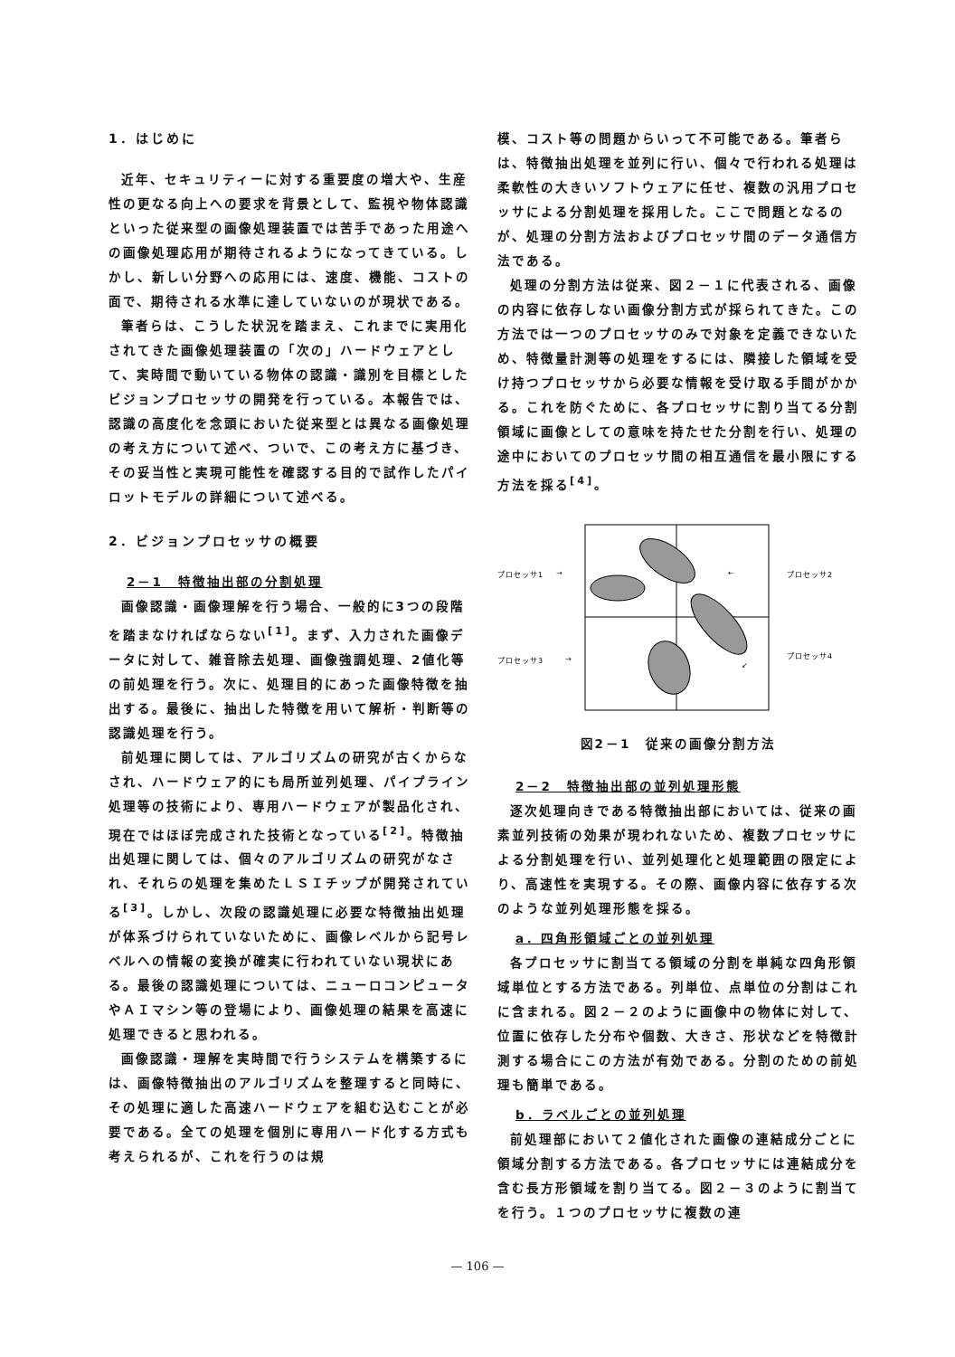1．はじめに
近年、セキュリティーに対する重要度の増大や、生産性の更なる向上への要求を背景として、監視や物体認識といった従来型の画像処理装置では苦手であった用途への画像処理応用が期待されるようになってきている。しかし、新しい分野への応用には、速度、機能、コストの面で、期待される水準に達していないのが現状である。
筆者らは、こうした状況を踏まえ、これまでに実用化されてきた画像処理装置の「次の」ハードウェアとして、実時間で動いている物体の認識・識別を目標としたビジョンプロセッサの開発を行っている。本報告では、認識の高度化を念頭においた従来型とは異なる画像処理の考え方について述べ、ついで、この考え方に基づき、その妥当性と実現可能性を確認する目的で試作したパイロットモデルの詳細について述べる。
2．ビジョンプロセッサの概要
2－1　特徴抽出部の分割処理
画像認識・画像理解を行う場合、一般的に3つの段階を踏まなければならない<sup>[1]</sup>。まず、入力された画像データに対して、雑音除去処理、画像強調処理、2値化等の前処理を行う。次に、処理目的にあった画像特徴を抽出する。最後に、抽出した特徴を用いて解析・判断等の認識処理を行う。
前処理に関しては、アルゴリズムの研究が古くからなされ、ハードウェア的にも局所並列処理、パイプライン処理等の技術により、専用ハードウェアが製品化され、現在ではほぼ完成された技術となっている<sup>[2]</sup>。特徴抽出処理に関しては、個々のアルゴリズムの研究がなされ、それらの処理を集めたＬＳＩチップが開発されている<sup>[3]</sup>。しかし、次段の認識処理に必要な特徴抽出処理が体系づけられていないために、画像レベルから記号レベルへの情報の変換が確実に行われていない現状にある。最後の認識処理については、ニューロコンピュータやＡＩマシン等の登場により、画像処理の結果を高速に処理できると思われる。
画像認識・理解を実時間で行うシステムを構築するには、画像特徴抽出のアルゴリズムを整理すると同時に、その処理に適した高速ハードウェアを組む込むことが必要である。全ての処理を個別に専用ハード化する方式も考えられるが、これを行うのは規
模、コスト等の問題からいって不可能である。筆者らは、特徴抽出処理を並列に行い、個々で行われる処理は柔軟性の大きいソフトウェアに任せ、複数の汎用プロセッサによる分割処理を採用した。ここで問題となるのが、処理の分割方法およびプロセッサ間のデータ通信方法である。
処理の分割方法は従来、図２－１に代表される、画像の内容に依存しない画像分割方式が採られてきた。この方法では一つのプロセッサのみで対象を定義できないため、特徴量計測等の処理をするには、隣接した領域を受け持つプロセッサから必要な情報を受け取る手間がかかる。これを防ぐために、各プロセッサに割り当てる分割領域に画像としての意味を持たせた分割を行い、処理の途中においてのプロセッサ間の相互通信を最小限にする方法を採る<sup>[4]</sup>。
プロセッサ1
→
←
プロセッサ2
プロセッサ3
→
↙
プロセッサ4
図2－1　従来の画像分割方法
2－2　特徴抽出部の並列処理形態
逐次処理向きである特徴抽出部においては、従来の画素並列技術の効果が現われないため、複数プロセッサによる分割処理を行い、並列処理化と処理範囲の限定により、高速性を実現する。その際、画像内容に依存する次のような並列処理形態を採る。
a．四角形領域ごとの並列処理
各プロセッサに割当てる領域の分割を単純な四角形領域単位とする方法である。列単位、点単位の分割はこれに含まれる。図２－２のように画像中の物体に対して、位置に依存した分布や個数、大きさ、形状などを特徴計測する場合にこの方法が有効である。分割のための前処理も簡単である。
b．ラベルごとの並列処理
前処理部において２値化された画像の連結成分ごとに領域分割する方法である。各プロセッサには連結成分を含む長方形領域を割り当てる。図２－３のように割当てを行う。１つのプロセッサに複数の連
— 106 —